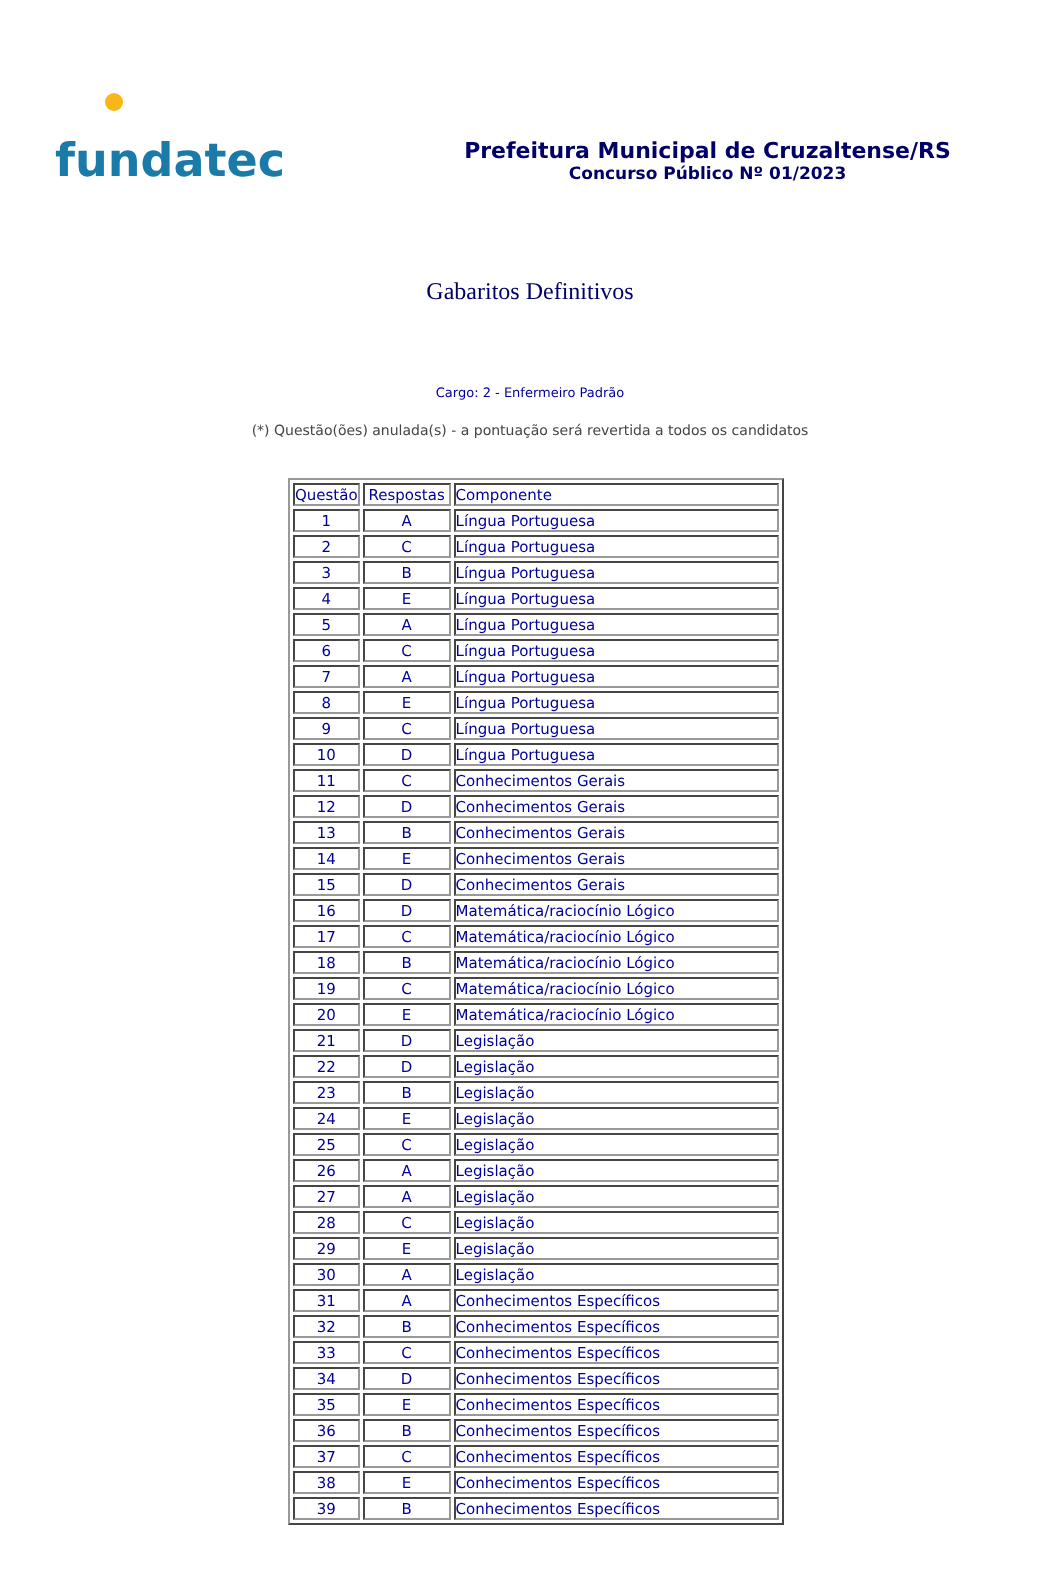fundatec
Prefeitura Municipal de Cruzaltense/RS
Concurso Público Nº 01/2023
Gabaritos Definitivos
Cargo: 2 - Enfermeiro Padrão
(*) Questão(ões) anulada(s) - a pontuação será revertida a todos os candidatos
| Questão | Respostas | Componente |
| --- | --- | --- |
| 1 | A | Língua Portuguesa |
| 2 | C | Língua Portuguesa |
| 3 | B | Língua Portuguesa |
| 4 | E | Língua Portuguesa |
| 5 | A | Língua Portuguesa |
| 6 | C | Língua Portuguesa |
| 7 | A | Língua Portuguesa |
| 8 | E | Língua Portuguesa |
| 9 | C | Língua Portuguesa |
| 10 | D | Língua Portuguesa |
| 11 | C | Conhecimentos Gerais |
| 12 | D | Conhecimentos Gerais |
| 13 | B | Conhecimentos Gerais |
| 14 | E | Conhecimentos Gerais |
| 15 | D | Conhecimentos Gerais |
| 16 | D | Matemática/raciocínio Lógico |
| 17 | C | Matemática/raciocínio Lógico |
| 18 | B | Matemática/raciocínio Lógico |
| 19 | C | Matemática/raciocínio Lógico |
| 20 | E | Matemática/raciocínio Lógico |
| 21 | D | Legislação |
| 22 | D | Legislação |
| 23 | B | Legislação |
| 24 | E | Legislação |
| 25 | C | Legislação |
| 26 | A | Legislação |
| 27 | A | Legislação |
| 28 | C | Legislação |
| 29 | E | Legislação |
| 30 | A | Legislação |
| 31 | A | Conhecimentos Específicos |
| 32 | B | Conhecimentos Específicos |
| 33 | C | Conhecimentos Específicos |
| 34 | D | Conhecimentos Específicos |
| 35 | E | Conhecimentos Específicos |
| 36 | B | Conhecimentos Específicos |
| 37 | C | Conhecimentos Específicos |
| 38 | E | Conhecimentos Específicos |
| 39 | B | Conhecimentos Específicos |